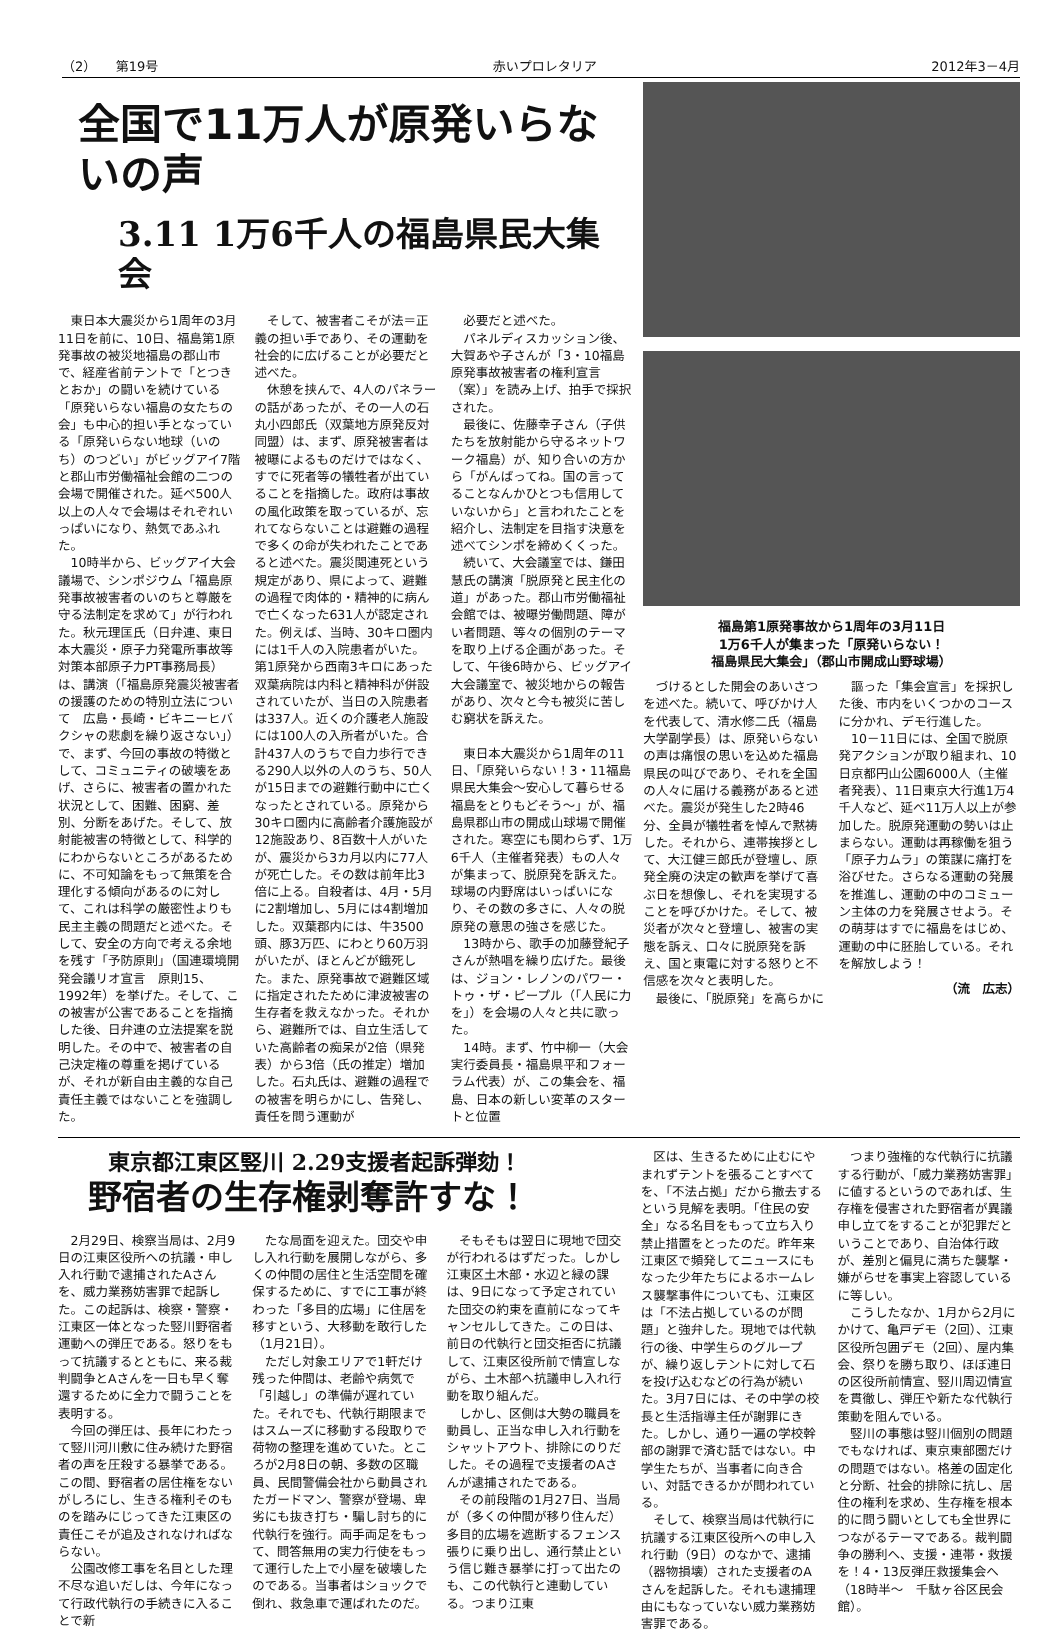（2）　　第19号 赤いプロレタリア 2012年3－4月
全国で11万人が原発いらないの声
3.11 1万6千人の福島県民大集会
東日本大震災から1周年の3月11日を前に、10日、福島第1原発事故の被災地福島の郡山市で、経産省前テントで「とつきとおか」の闘いを続けている「原発いらない福島の女たちの会」も中心的担い手となっている「原発いらない地球（いのち）のつどい」がビッグアイ7階と郡山市労働福祉会館の二つの会場で開催された。延べ500人以上の人々で会場はそれぞれいっぱいになり、熱気であふれた。
10時半から、ビッグアイ大会議場で、シンポジウム「福島原発事故被害者のいのちと尊厳を守る法制定を求めて」が行われた。秋元理匡氏（日弁連、東日本大震災・原子力発電所事故等対策本部原子力PT事務局長）は、講演（「福島原発震災被害者の援護のための特別立法について　広島・長崎・ビキニーヒバクシャの悲劇を繰り返さない」）で、まず、今回の事故の特徴として、コミュニティの破壊をあげ、さらに、被害者の置かれた状況として、困難、困窮、差別、分断をあげた。そして、放射能被害の特徴として、科学的にわからないところがあるために、不可知論をもって無策を合理化する傾向があるのに対して、これは科学の厳密性よりも民主主義の問題だと述べた。そして、安全の方向で考える余地を残す「予防原則」（国連環境開発会議リオ宣言　原則15、1992年）を挙げた。そして、この被害が公害であることを指摘した後、日弁連の立法提案を説明した。その中で、被害者の自己決定権の尊重を掲げているが、それが新自由主義的な自己責任主義ではないことを強調した。
そして、被害者こそが法＝正義の担い手であり、その運動を社会的に広げることが必要だと述べた。
休憩を挟んで、4人のパネラーの話があったが、その一人の石丸小四郎氏（双葉地方原発反対同盟）は、まず、原発被害者は被曝によるものだけではなく、すでに死者等の犠牲者が出ていることを指摘した。政府は事故の風化政策を取っているが、忘れてならないことは避難の過程で多くの命が失われたことであると述べた。震災関連死という規定があり、県によって、避難の過程で肉体的・精神的に病んで亡くなった631人が認定された。例えば、当時、30キロ圏内には1千人の入院患者がいた。第1原発から西南3キロにあった双葉病院は内科と精神科が併設されていたが、当日の入院患者は337人。近くの介護老人施設には100人の入所者がいた。合計437人のうちで自力歩行できる290人以外の人のうち、50人が15日までの避難行動中に亡くなったとされている。原発から30キロ圏内に高齢者介護施設が12施設あり、8百数十人がいたが、震災から3カ月以内に77人が死亡した。その数は前年比3倍に上る。自殺者は、4月・5月に2割増加し、5月には4割増加した。双葉郡内には、牛3500頭、豚3万匹、にわとり60万羽がいたが、ほとんどが餓死した。また、原発事故で避難区域に指定されたために津波被害の生存者を救えなかった。それから、避難所では、自立生活していた高齢者の痴呆が2倍（県発表）から3倍（氏の推定）増加した。石丸氏は、避難の過程での被害を明らかにし、告発し、責任を問う運動が
必要だと述べた。
パネルディスカッション後、大賀あや子さんが「3・10福島原発事故被害者の権利宣言（案）」を読み上げ、拍手で採択された。
最後に、佐藤幸子さん（子供たちを放射能から守るネットワーク福島）が、知り合いの方から「がんばってね。国の言ってることなんかひとつも信用していないから」と言われたことを紹介し、法制定を目指す決意を述べてシンポを締めくくった。
続いて、大会議室では、鎌田慧氏の講演「脱原発と民主化の道」があった。郡山市労働福祉会館では、被曝労働問題、障がい者問題、等々の個別のテーマを取り上げる企画があった。そして、午後6時から、ビッグアイ大会議室で、被災地からの報告があり、次々と今も被災に苦しむ窮状を訴えた。
東日本大震災から1周年の11日、「原発いらない！3・11福島県民大集会～安心して暮らせる福島をとりもどそう～」が、福島県郡山市の開成山球場で開催された。寒空にも関わらず、1万6千人（主催者発表）もの人々が集まって、脱原発を訴えた。球場の内野席はいっぱいになり、その数の多さに、人々の脱原発の意思の強さを感じた。
13時から、歌手の加藤登紀子さんが熱唱を繰り広げた。最後は、ジョン・レノンのパワー・トゥ・ザ・ピープル（「人民に力を」）を会場の人々と共に歌った。
14時。まず、竹中柳一（大会実行委員長・福島県平和フォーラム代表）が、この集会を、福島、日本の新しい変革のスタートと位置
福島第1原発事故から1周年の3月11日
1万6千人が集まった「原発いらない！
福島県民大集会」（郡山市開成山野球場）
づけるとした開会のあいさつを述べた。続いて、呼びかけ人を代表して、清水修二氏（福島大学副学長）は、原発いらないの声は痛恨の思いを込めた福島県民の叫びであり、それを全国の人々に届ける義務があると述べた。震災が発生した2時46分、全員が犠牲者を悼んで黙祷した。それから、連帯挨拶として、大江健三郎氏が登壇し、原発全廃の決定の歓声を挙げて喜ぶ日を想像し、それを実現することを呼びかけた。そして、被災者が次々と登壇し、被害の実態を訴え、口々に脱原発を訴え、国と東電に対する怒りと不信感を次々と表明した。
最後に、「脱原発」を高らかに
謳った「集会宣言」を採択した後、市内をいくつかのコースに分かれ、デモ行進した。
10－11日には、全国で脱原発アクションが取り組まれ、10日京都円山公園6000人（主催者発表）、11日東京大行進1万4千人など、延べ11万人以上が参加した。脱原発運動の勢いは止まらない。運動は再稼働を狙う「原子力ムラ」の策謀に痛打を浴びせた。さらなる運動の発展を推進し、運動の中のコミューン主体の力を発展させよう。その萌芽はすでに福島をはじめ、運動の中に胚胎している。それを解放しよう！
（流　広志）
東京都江東区竪川 2.29支援者起訴弾劾！
野宿者の生存権剥奪許すな！
2月29日、検察当局は、2月9日の江東区役所への抗議・申し入れ行動で逮捕されたAさんを、威力業務妨害罪で起訴した。この起訴は、検察・警察・江東区一体となった竪川野宿者運動への弾圧である。怒りをもって抗議するとともに、来る裁判闘争とAさんを一日も早く奪還するために全力で闘うことを表明する。
今回の弾圧は、長年にわたって竪川河川敷に住み続けた野宿者の声を圧殺する暴挙である。この間、野宿者の居住権をないがしろにし、生きる権利そのものを踏みにじってきた江東区の責任こそが追及されなければならない。
公園改修工事を名目とした理不尽な追いだしは、今年になって行政代執行の手続きに入ることで新
たな局面を迎えた。団交や申し入れ行動を展開しながら、多くの仲間の居住と生活空間を確保するために、すでに工事が終わった「多目的広場」に住居を移すという、大移動を敢行した（1月21日）。
ただし対象エリアで1軒だけ残った仲間は、老齢や病気で「引越し」の準備が遅れていた。それでも、代執行期限まではスムーズに移動する段取りで荷物の整理を進めていた。ところが2月8日の朝、多数の区職員、民間警備会社から動員されたガードマン、警察が登場、卑劣にも抜き打ち・騙し討ち的に代執行を強行。両手両足をもって、問答無用の実力行使をもって運行した上で小屋を破壊したのである。当事者はショックで倒れ、救急車で運ばれたのだ。
そもそもは翌日に現地で団交が行われるはずだった。しかし江東区土木部・水辺と緑の課は、9日になって予定されていた団交の約束を直前になってキャンセルしてきた。この日は、前日の代執行と団交拒否に抗議して、江東区役所前で情宣しながら、土木部へ抗議申し入れ行動を取り組んだ。
しかし、区側は大勢の職員を動員し、正当な申し入れ行動をシャットアウト、排除にのりだした。その過程で支援者のAさんが逮捕されたである。
その前段階の1月27日、当局が（多くの仲間が移り住んだ）多目的広場を遮断するフェンス張りに乗り出し、通行禁止という信じ難き暴挙に打って出たのも、この代執行と連動している。つまり江東
区は、生きるために止むにやまれずテントを張ることすべてを、「不法占拠」だから撤去するという見解を表明。「住民の安全」なる名目をもって立ち入り禁止措置をとったのだ。昨年来江東区で頻発してニュースにもなった少年たちによるホームレス襲撃事件についても、江東区は「不法占拠しているのが問題」と強弁した。現地では代執行の後、中学生らのグループが、繰り返しテントに対して石を投げ込むなどの行為が続いた。3月7日には、その中学の校長と生活指導主任が謝罪にきた。しかし、通り一遍の学校幹部の謝罪で済む話ではない。中学生たちが、当事者に向き合い、対話できるかが問われている。
そして、検察当局は代執行に抗議する江東区役所への申し入れ行動（9日）のなかで、逮捕（器物損壊）された支援者のAさんを起訴した。それも逮捕理由にもなっていない威力業務妨害罪である。
つまり強権的な代執行に抗議する行動が、「威力業務妨害罪」に値するというのであれば、生存権を侵害された野宿者が異議申し立てをすることが犯罪だということであり、自治体行政が、差別と偏見に満ちた襲撃・嫌がらせを事実上容認しているに等しい。
こうしたなか、1月から2月にかけて、亀戸デモ（2回）、江東区役所包囲デモ（2回）、屋内集会、祭りを勝ち取り、ほぼ連日の区役所前情宣、竪川周辺情宣を貫徹し、弾圧や新たな代執行策動を阻んでいる。
竪川の事態は竪川個別の問題でもなければ、東京東部圏だけの問題ではない。格差の固定化と分断、社会的排除に抗し、居住の権利を求め、生存権を根本的に問う闘いとしても全世界につながるテーマである。裁判闘争の勝利へ、支援・連帯・救援を！4・13反弾圧救援集会へ（18時半～　千駄ヶ谷区民会館）。